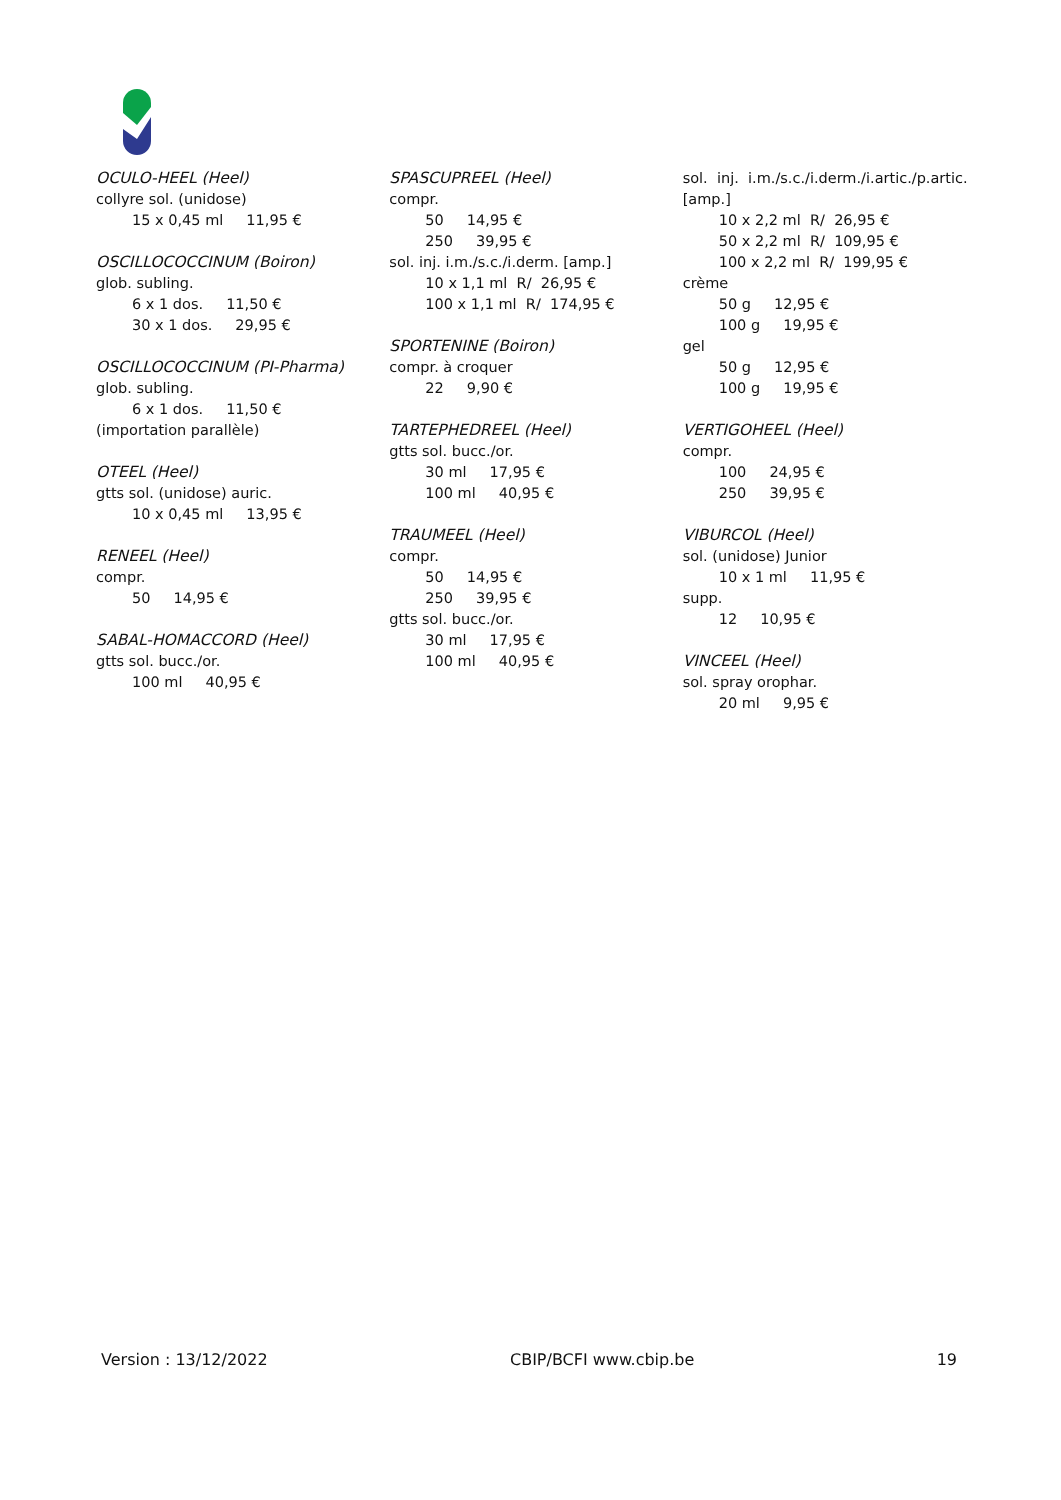OCULO-HEEL (Heel)
collyre sol. (unidose)
15 x 0,45 ml 11,95 €
OSCILLOCOCCINUM (Boiron)
glob. subling.
6 x 1 dos. 11,50 €
30 x 1 dos. 29,95 €
OSCILLOCOCCINUM (PI-Pharma)
glob. subling.
6 x 1 dos. 11,50 €
(importation parallèle)
OTEEL (Heel)
gtts sol. (unidose) auric.
10 x 0,45 ml 13,95 €
RENEEL (Heel)
compr.
50 14,95 €
SABAL-HOMACCORD (Heel)
gtts sol. bucc./or.
100 ml 40,95 €
SPASCUPREEL (Heel)
compr.
50 14,95 €
250 39,95 €
sol. inj. i.m./s.c./i.derm. [amp.]
10 x 1,1 ml R/ 26,95 €
100 x 1,1 ml R/ 174,95 €
SPORTENINE (Boiron)
compr. à croquer
22 9,90 €
TARTEPHEDREEL (Heel)
gtts sol. bucc./or.
30 ml 17,95 €
100 ml 40,95 €
TRAUMEEL (Heel)
compr.
50 14,95 €
250 39,95 €
gtts sol. bucc./or.
30 ml 17,95 €
100 ml 40,95 €
sol. inj. i.m./s.c./i.derm./i.artic./p.artic. [amp.]
10 x 2,2 ml R/ 26,95 €
50 x 2,2 ml R/ 109,95 €
100 x 2,2 ml R/ 199,95 €
crème
50 g 12,95 €
100 g 19,95 €
gel
50 g 12,95 €
100 g 19,95 €
VERTIGOHEEL (Heel)
compr.
100 24,95 €
250 39,95 €
VIBURCOL (Heel)
sol. (unidose) Junior
10 x 1 ml 11,95 €
supp.
12 10,95 €
VINCEEL (Heel)
sol. spray orophar.
20 ml 9,95 €
Version : 13/12/2022 CBIP/BCFI www.cbip.be 19